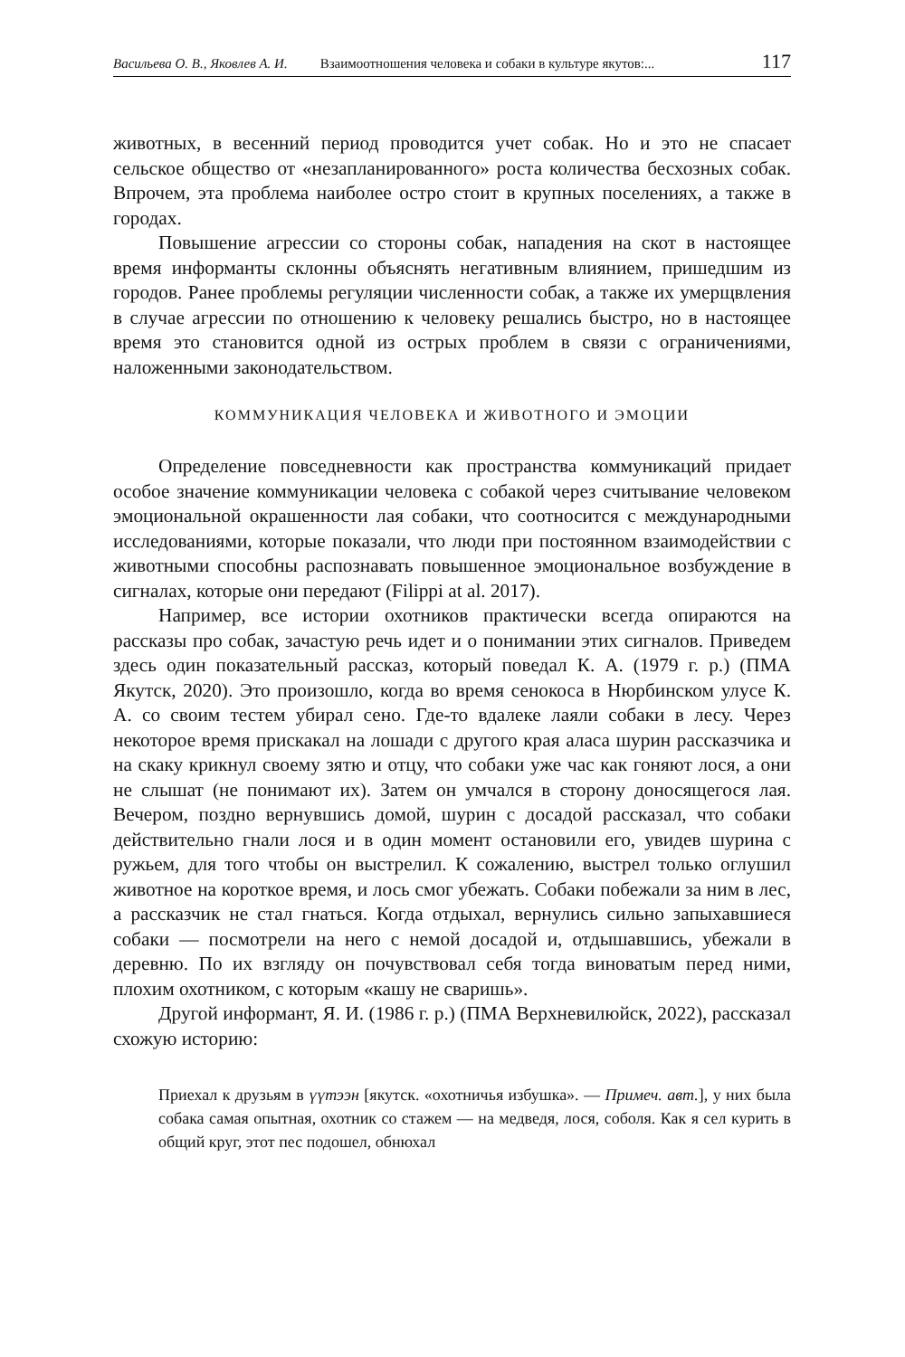Васильева О. В., Яковлев А. И. Взаимоотношения человека и собаки в культуре якутов:... 117
животных, в весенний период проводится учет собак. Но и это не спасает сельское общество от «незапланированного» роста количества бесхозных собак. Впрочем, эта проблема наиболее остро стоит в крупных поселениях, а также в городах.
Повышение агрессии со стороны собак, нападения на скот в настоящее время информанты склонны объяснять негативным влиянием, пришедшим из городов. Ранее проблемы регуляции численности собак, а также их умерщвления в случае агрессии по отношению к человеку решались быстро, но в настоящее время это становится одной из острых проблем в связи с ограничениями, наложенными законодательством.
КОММУНИКАЦИЯ ЧЕЛОВЕКА И ЖИВОТНОГО И ЭМОЦИИ
Определение повседневности как пространства коммуникаций придает особое значение коммуникации человека с собакой через считывание человеком эмоциональной окрашенности лая собаки, что соотносится с международными исследованиями, которые показали, что люди при постоянном взаимодействии с животными способны распознавать повышенное эмоциональное возбуждение в сигналах, которые они передают (Filippi at al. 2017).
Например, все истории охотников практически всегда опираются на рассказы про собак, зачастую речь идет и о понимании этих сигналов. Приведем здесь один показательный рассказ, который поведал К. А. (1979 г. р.) (ПМА Якутск, 2020). Это произошло, когда во время сенокоса в Нюрбинском улусе К. А. со своим тестем убирал сено. Где-то вдалеке лаяли собаки в лесу. Через некоторое время прискакал на лошади с другого края аласа шурин рассказчика и на скаку крикнул своему зятю и отцу, что собаки уже час как гоняют лося, а они не слышат (не понимают их). Затем он умчался в сторону доносящегося лая. Вечером, поздно вернувшись домой, шурин с досадой рассказал, что собаки действительно гнали лося и в один момент остановили его, увидев шурина с ружьем, для того чтобы он выстрелил. К сожалению, выстрел только оглушил животное на короткое время, и лось смог убежать. Собаки побежали за ним в лес, а рассказчик не стал гнаться. Когда отдыхал, вернулись сильно запыхавшиеся собаки — посмотрели на него с немой досадой и, отдышавшись, убежали в деревню. По их взгляду он почувствовал себя тогда виноватым перед ними, плохим охотником, с которым «кашу не сваришь».
Другой информант, Я. И. (1986 г. р.) (ПМА Верхневилюйск, 2022), рассказал схожую историю:
Приехал к друзьям в үүтээн [якутск. «охотничья избушка». — Примеч. авт.], у них была собака самая опытная, охотник со стажем — на медведя, лося, соболя. Как я сел курить в общий круг, этот пес подошел, обнюхал